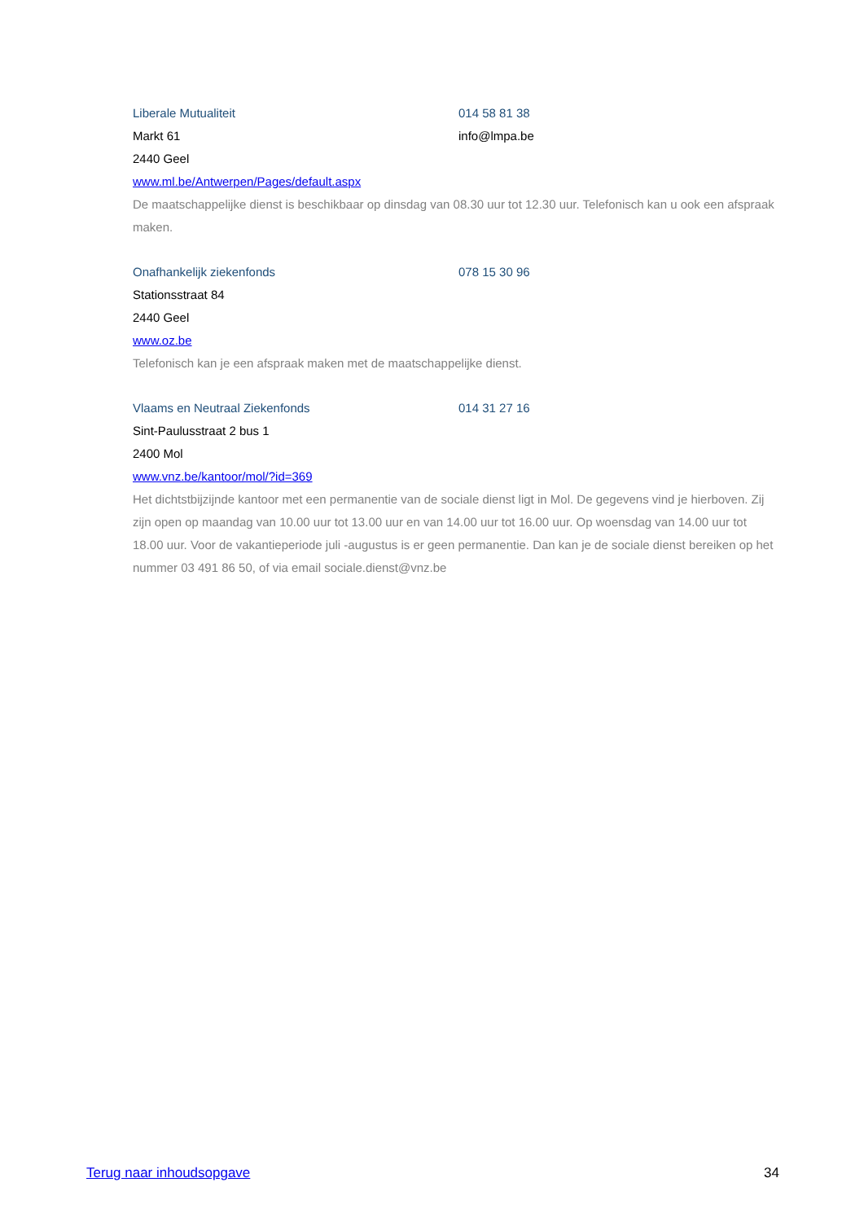Liberale Mutualiteit 014 58 81 38
Markt 61 info@lmpa.be
2440 Geel
www.ml.be/Antwerpen/Pages/default.aspx
De maatschappelijke dienst is beschikbaar op dinsdag van 08.30 uur tot 12.30 uur. Telefonisch kan u ook een afspraak maken.
Onafhankelijk ziekenfonds 078 15 30 96
Stationsstraat 84
2440 Geel
www.oz.be
Telefonisch kan je een afspraak maken met de maatschappelijke dienst.
Vlaams en Neutraal Ziekenfonds 014 31 27 16
Sint-Paulusstraat 2 bus 1
2400 Mol
www.vnz.be/kantoor/mol/?id=369
Het dichtstbijzijnde kantoor met een permanentie van de sociale dienst ligt in Mol. De gegevens vind je hierboven. Zij zijn open op maandag van 10.00 uur tot 13.00 uur en van 14.00 uur tot 16.00 uur. Op woensdag van 14.00 uur tot 18.00 uur. Voor de vakantieperiode juli -augustus is er geen permanentie. Dan kan je de sociale dienst bereiken op het nummer 03 491 86 50, of via email sociale.dienst@vnz.be
Terug naar inhoudsopgave 34